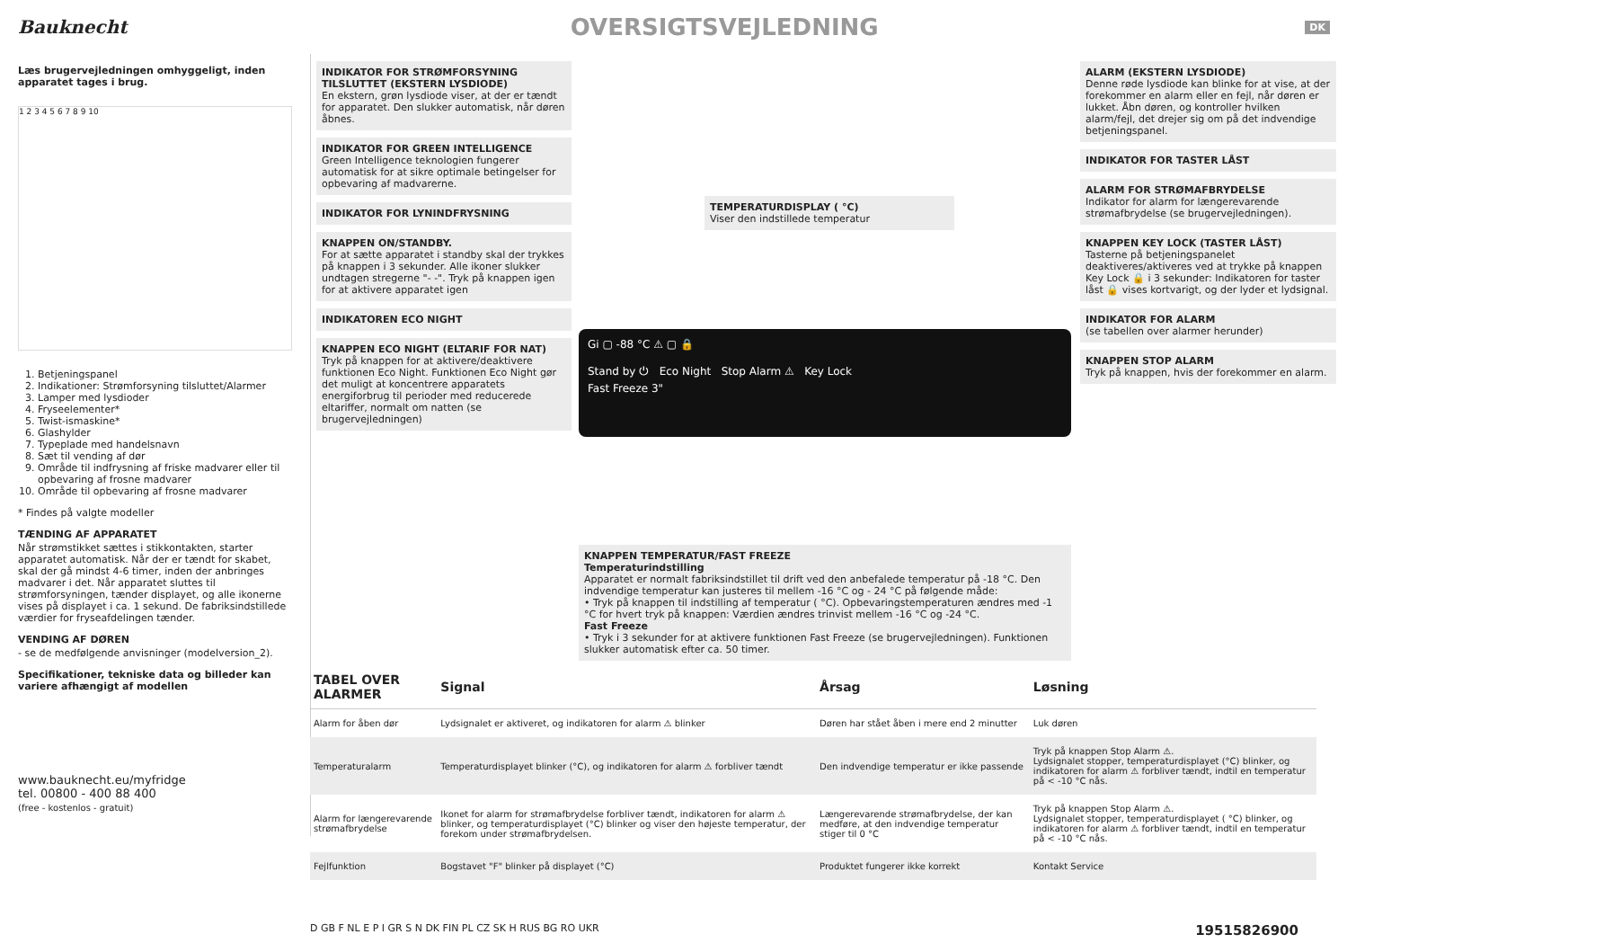Bauknecht
OVERSIGTSVEJLEDNING
DK
Læs brugervejledningen omhyggeligt, inden apparatet tages i brug.
1 2 3 4 5 6 7 8 9 10
1. Betjeningspanel
2. Indikationer: Strømforsyning tilsluttet/Alarmer
3. Lamper med lysdioder
4. Fryseelementer*
5. Twist-ismaskine*
6. Glashylder
7. Typeplade med handelsnavn
8. Sæt til vending af dør
9. Område til indfrysning af friske madvarer eller til opbevaring af frosne madvarer
10. Område til opbevaring af frosne madvarer
* Findes på valgte modeller
TÆNDING AF APPARATET
Når strømstikket sættes i stikkontakten, starter apparatet automatisk. Når der er tændt for skabet, skal der gå mindst 4-6 timer, inden der anbringes madvarer i det. Når apparatet sluttes til strømforsyningen, tænder displayet, og alle ikonerne vises på displayet i ca. 1 sekund. De fabriksindstillede værdier for fryseafdelingen tænder.
VENDING AF DØREN
- se de medfølgende anvisninger (modelversion_2).
Specifikationer, tekniske data og billeder kan variere afhængigt af modellen
www.bauknecht.eu/myfridge
tel. 00800 - 400 88 400
(free - kostenlos - gratuit)
INDIKATOR FOR STRØMFORSYNING TILSLUTTET (EKSTERN LYSDIODE)
En ekstern, grøn lysdiode viser, at der er tændt for apparatet. Den slukker automatisk, når døren åbnes.
INDIKATOR FOR GREEN INTELLIGENCE
Green Intelligence teknologien fungerer automatisk for at sikre optimale betingelser for opbevaring af madvarerne.
INDIKATOR FOR LYNINDFRYSNING
KNAPPEN ON/STANDBY.
For at sætte apparatet i standby skal der trykkes på knappen i 3 sekunder. Alle ikoner slukker undtagen stregerne "- -". Tryk på knappen igen for at aktivere apparatet igen
INDIKATOREN ECO NIGHT
KNAPPEN ECO NIGHT (ELTARIF FOR NAT)
Tryk på knappen for at aktivere/deaktivere funktionen Eco Night. Funktionen Eco Night gør det muligt at koncentrere apparatets energiforbrug til perioder med reducerede eltariffer, normalt om natten (se brugervejledningen)
TEMPERATURDISPLAY ( °C)
Viser den indstillede temperatur
Gi ▢ -88 °C ⚠ ▢ 🔒
Stand by ⏻ Eco Night Stop Alarm ⚠ Key Lock
Fast Freeze 3"
KNAPPEN TEMPERATUR/FAST FREEZE
Temperaturindstilling
Apparatet er normalt fabriksindstillet til drift ved den anbefalede temperatur på -18 °C. Den indvendige temperatur kan justeres til mellem -16 °C og - 24 °C på følgende måde:
• Tryk på knappen til indstilling af temperatur ( °C). Opbevaringstemperaturen ændres med -1 °C for hvert tryk på knappen: Værdien ændres trinvist mellem -16 °C og -24 °C.
Fast Freeze
• Tryk i 3 sekunder for at aktivere funktionen Fast Freeze (se brugervejledningen). Funktionen slukker automatisk efter ca. 50 timer.
ALARM (EKSTERN LYSDIODE)
Denne røde lysdiode kan blinke for at vise, at der forekommer en alarm eller en fejl, når døren er lukket. Åbn døren, og kontroller hvilken alarm/fejl, det drejer sig om på det indvendige betjeningspanel.
INDIKATOR FOR TASTER LÅST
ALARM FOR STRØMAFBRYDELSE
Indikator for alarm for længerevarende strømafbrydelse (se brugervejledningen).
KNAPPEN KEY LOCK (TASTER LÅST)
Tasterne på betjeningspanelet deaktiveres/aktiveres ved at trykke på knappen Key Lock 🔒 i 3 sekunder: Indikatoren for taster låst 🔒 vises kortvarigt, og der lyder et lydsignal.
INDIKATOR FOR ALARM
(se tabellen over alarmer herunder)
KNAPPEN STOP ALARM
Tryk på knappen, hvis der forekommer en alarm.
| TABEL OVER ALARMER | Signal | Årsag | Løsning |
| --- | --- | --- | --- |
| Alarm for åben dør | Lydsignalet er aktiveret, og indikatoren for alarm ⚠ blinker | Døren har stået åben i mere end 2 minutter | Luk døren |
| Temperaturalarm | Temperaturdisplayet blinker (°C), og indikatoren for alarm ⚠ forbliver tændt | Den indvendige temperatur er ikke passende | Tryk på knappen Stop Alarm ⚠. Lydsignalet stopper, temperaturdisplayet (°C) blinker, og indikatoren for alarm ⚠ forbliver tændt, indtil en temperatur på < -10 °C nås. |
| Alarm for længerevarende strømafbrydelse | Ikonet for alarm for strømafbrydelse forbliver tændt, indikatoren for alarm ⚠ blinker, og temperaturdisplayet (°C) blinker og viser den højeste temperatur, der forekom under strømafbrydelsen. | Længerevarende strømafbrydelse, der kan medføre, at den indvendige temperatur stiger til 0 °C | Tryk på knappen Stop Alarm ⚠. Lydsignalet stopper, temperaturdisplayet ( °C) blinker, og indikatoren for alarm ⚠ forbliver tændt, indtil en temperatur på < -10 °C nås. |
| Fejlfunktion | Bogstavet "F" blinker på displayet (°C) | Produktet fungerer ikke korrekt | Kontakt Service |
D GB F NL E P I GR S N DK FIN PL CZ SK H RUS BG RO UKR 19515826900